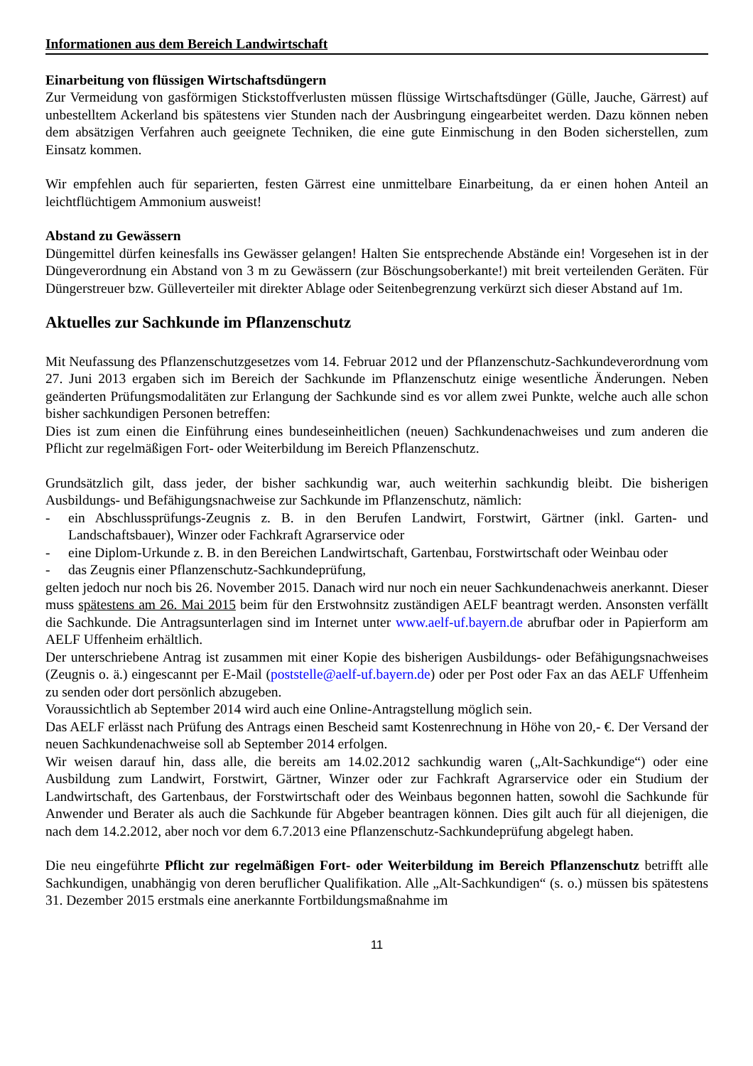Informationen aus dem Bereich Landwirtschaft
Einarbeitung von flüssigen Wirtschaftsdüngern
Zur Vermeidung von gasförmigen Stickstoffverlusten müssen flüssige Wirtschaftsdünger (Gülle, Jauche, Gärrest) auf unbestelltem Ackerland bis spätestens vier Stunden nach der Ausbringung eingearbeitet werden. Dazu können neben dem absätzigen Verfahren auch geeignete Techniken, die eine gute Einmischung in den Boden sicherstellen, zum Einsatz kommen.
Wir empfehlen auch für separierten, festen Gärrest eine unmittelbare Einarbeitung, da er einen hohen Anteil an leichtflüchtigem Ammonium ausweist!
Abstand zu Gewässern
Düngemittel dürfen keinesfalls ins Gewässer gelangen! Halten Sie entsprechende Abstände ein! Vorgesehen ist in der Düngeverordnung ein Abstand von 3 m zu Gewässern (zur Böschungsoberkante!) mit breit verteilenden Geräten. Für Düngerstreuer bzw. Gülleverteiler mit direkter Ablage oder Seitenbegrenzung verkürzt sich dieser Abstand auf 1m.
Aktuelles zur Sachkunde im Pflanzenschutz
Mit Neufassung des Pflanzenschutzgesetzes vom 14. Februar 2012 und der Pflanzenschutz-Sachkundeverordnung vom 27. Juni 2013 ergaben sich im Bereich der Sachkunde im Pflanzenschutz einige wesentliche Änderungen. Neben geänderten Prüfungsmodalitäten zur Erlangung der Sachkunde sind es vor allem zwei Punkte, welche auch alle schon bisher sachkundigen Personen betreffen:
Dies ist zum einen die Einführung eines bundeseinheitlichen (neuen) Sachkundenachweises und zum anderen die Pflicht zur regelmäßigen Fort- oder Weiterbildung im Bereich Pflanzenschutz.
Grundsätzlich gilt, dass jeder, der bisher sachkundig war, auch weiterhin sachkundig bleibt. Die bisherigen Ausbildungs- und Befähigungsnachweise zur Sachkunde im Pflanzenschutz, nämlich:
- ein Abschlussprüfungs-Zeugnis z. B. in den Berufen Landwirt, Forstwirt, Gärtner (inkl. Garten- und Landschaftsbauer), Winzer oder Fachkraft Agrarservice oder
- eine Diplom-Urkunde z. B. in den Bereichen Landwirtschaft, Gartenbau, Forstwirtschaft oder Weinbau oder
- das Zeugnis einer Pflanzenschutz-Sachkundeprüfung,
gelten jedoch nur noch bis 26. November 2015. Danach wird nur noch ein neuer Sachkundenachweis anerkannt. Dieser muss spätestens am 26. Mai 2015 beim für den Erstwohnsitz zuständigen AELF beantragt werden. Ansonsten verfällt die Sachkunde. Die Antragsunterlagen sind im Internet unter www.aelf-uf.bayern.de abrufbar oder in Papierform am AELF Uffenheim erhältlich.
Der unterschriebene Antrag ist zusammen mit einer Kopie des bisherigen Ausbildungs- oder Befähigungsnachweises (Zeugnis o. ä.) eingescannt per E-Mail (poststelle@aelf-uf.bayern.de) oder per Post oder Fax an das AELF Uffenheim zu senden oder dort persönlich abzugeben.
Voraussichtlich ab September 2014 wird auch eine Online-Antragstellung möglich sein.
Das AELF erlässt nach Prüfung des Antrags einen Bescheid samt Kostenrechnung in Höhe von 20,- €. Der Versand der neuen Sachkundenachweise soll ab September 2014 erfolgen.
Wir weisen darauf hin, dass alle, die bereits am 14.02.2012 sachkundig waren („Alt-Sachkundige“) oder eine Ausbildung zum Landwirt, Forstwirt, Gärtner, Winzer oder zur Fachkraft Agrarservice oder ein Studium der Landwirtschaft, des Gartenbaus, der Forstwirtschaft oder des Weinbaus begonnen hatten, sowohl die Sachkunde für Anwender und Berater als auch die Sachkunde für Abgeber beantragen können. Dies gilt auch für all diejenigen, die nach dem 14.2.2012, aber noch vor dem 6.7.2013 eine Pflanzenschutz-Sachkundeprüfung abgelegt haben.
Die neu eingeführte Pflicht zur regelmäßigen Fort- oder Weiterbildung im Bereich Pflanzenschutz betrifft alle Sachkundigen, unabhängig von deren beruflicher Qualifikation. Alle „Alt-Sachkundigen“ (s. o.) müssen bis spätestens 31. Dezember 2015 erstmals eine anerkannte Fortbildungsmaßnahme im
11